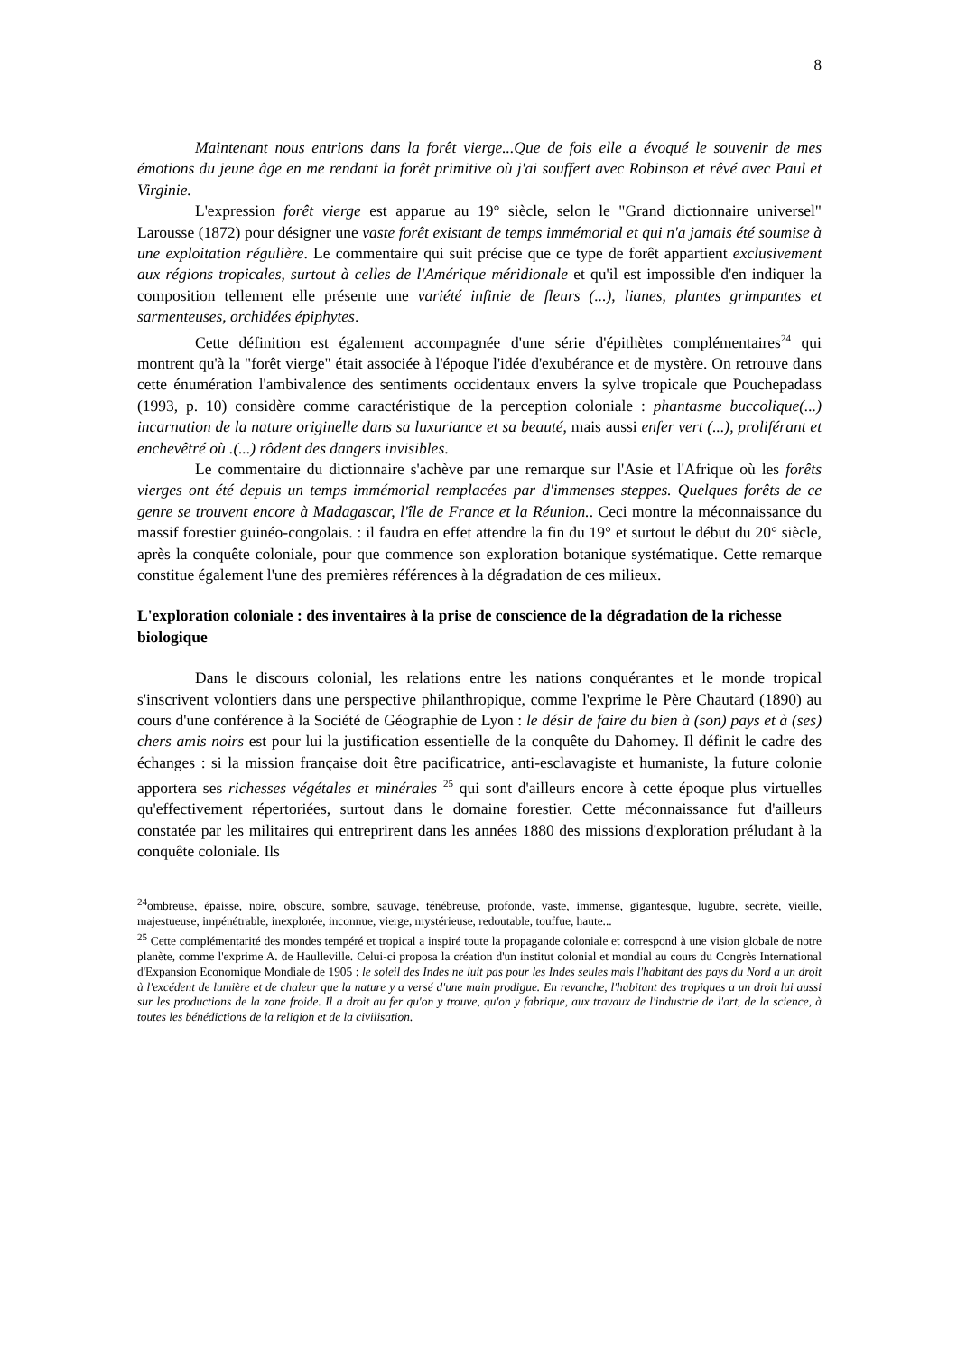8
Maintenant nous entrions dans la forêt vierge...Que de fois elle a évoqué le souvenir de mes émotions du jeune âge en me rendant la forêt primitive où j'ai souffert avec Robinson et rêvé avec Paul et Virginie.
L'expression forêt vierge est apparue au 19° siècle, selon le "Grand dictionnaire universel" Larousse (1872) pour désigner une vaste forêt existant de temps immémorial et qui n'a jamais été soumise à une exploitation régulière. Le commentaire qui suit précise que ce type de forêt appartient exclusivement aux régions tropicales, surtout à celles de l'Amérique méridionale et qu'il est impossible d'en indiquer la composition tellement elle présente une variété infinie de fleurs (...), lianes, plantes grimpantes et sarmenteuses, orchidées épiphytes.
Cette définition est également accompagnée d'une série d'épithètes complémentaires<sup>24</sup> qui montrent qu'à la "forêt vierge" était associée à l'époque l'idée d'exubérance et de mystère. On retrouve dans cette énumération l'ambivalence des sentiments occidentaux envers la sylve tropicale que Pouchepadass (1993, p. 10) considère comme caractéristique de la perception coloniale : phantasme buccolique(...) incarnation de la nature originelle dans sa luxuriance et sa beauté, mais aussi enfer vert (...), proliférant et enchevêtré où .(...) rôdent des dangers invisibles.
Le commentaire du dictionnaire s'achève par une remarque sur l'Asie et l'Afrique où les forêts vierges ont été depuis un temps immémorial remplacées par d'immenses steppes. Quelques forêts de ce genre se trouvent encore à Madagascar, l'île de France et la Réunion.. Ceci montre la méconnaissance du massif forestier guinéo-congolais. : il faudra en effet attendre la fin du 19° et surtout le début du 20° siècle, après la conquête coloniale, pour que commence son exploration botanique systématique. Cette remarque constitue également l'une des premières références à la dégradation de ces milieux.
L'exploration coloniale : des inventaires à la prise de conscience de la dégradation de la richesse biologique
Dans le discours colonial, les relations entre les nations conquérantes et le monde tropical s'inscrivent volontiers dans une perspective philanthropique, comme l'exprime le Père Chautard (1890) au cours d'une conférence à la Société de Géographie de Lyon : le désir de faire du bien à (son) pays et à (ses) chers amis noirs est pour lui la justification essentielle de la conquête du Dahomey. Il définit le cadre des échanges : si la mission française doit être pacificatrice, anti-esclavagiste et humaniste, la future colonie apportera ses richesses végétales et minérales <sup>25</sup> qui sont d'ailleurs encore à cette époque plus virtuelles qu'effectivement répertoriées, surtout dans le domaine forestier. Cette méconnaissance fut d'ailleurs constatée par les militaires qui entreprirent dans les années 1880 des missions d'exploration préludant à la conquête coloniale. Ils
<sup>24</sup> ombreuse, épaisse, noire, obscure, sombre, sauvage, ténébreuse, profonde, vaste, immense, gigantesque, lugubre, secrète, vieille, majestueuse, impénétrable, inexplorée, inconnue, vierge, mystérieuse, redoutable, touffue, haute...
<sup>25</sup> Cette complémentarité des mondes tempéré et tropical a inspiré toute la propagande coloniale et correspond à une vision globale de notre planète, comme l'exprime A. de Haulleville. Celui-ci proposa la création d'un institut colonial et mondial au cours du Congrès International d'Expansion Economique Mondiale de 1905 : le soleil des Indes ne luit pas pour les Indes seules mais l'habitant des pays du Nord a un droit à l'excédent de lumière et de chaleur que la nature y a versé d'une main prodigue. En revanche, l'habitant des tropiques a un droit lui aussi sur les productions de la zone froide. Il a droit au fer qu'on y trouve, qu'on y fabrique, aux travaux de l'industrie de l'art, de la science, à toutes les bénédictions de la religion et de la civilisation.